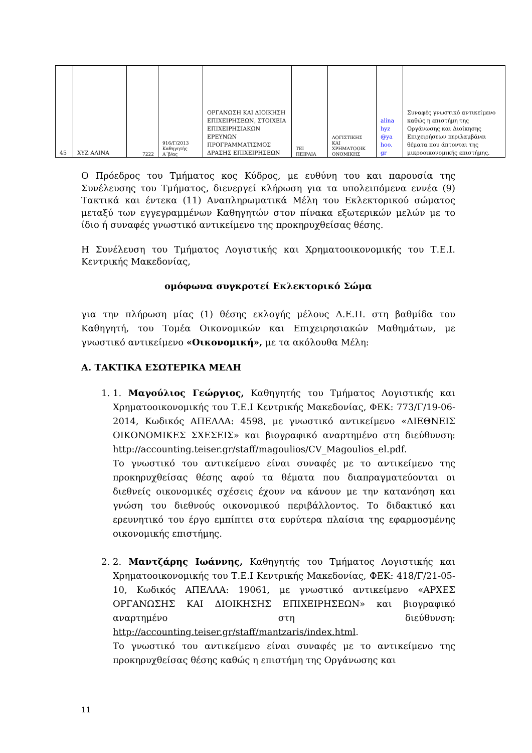| 45 | XYZ ΑΛΙΝΑ | 7222 | 916/Γ/2013 Καθηγητής Α΄β/ας | ΟΡΓΑΝΩΣΗ ΚΑΙ ΔΙΟΙΚΗΣΗ ΕΠΙΧΕΙΡΗΣΕΩΝ, ΣΤΟΙΧΕΙΑ ΕΠΙΧΕΙΡΗΣΙΑΚΩΝ ΕΡΕΥΝΩΝ ΠΡΟΓΡΑΜΜΑΤΙΣΜΟΣ ΔΡΑΣΗΣ ΕΠΙΧΕΙΡΗΣΕΩΝ | ΤΕΙ ΠΕΙΡΑΙΑ | ΛΟΓΙΣΤΙΚΗΣ ΚΑΙ ΧΡΗΜΑΤΟΟΙΚ ΟΝΟΜΙΚΗΣ | alina hyz @ya hoo. gr | Συναφές γνωστικό αντικείμενο καθώς η επιστήμη της Οργάνωσης και Διοίκησης Επιχειρήσεων περιλαμβάνει θέματα που άπτονται της μικροοικονομικής επιστήμης. |
Ο Πρόεδρος του Τμήματος κος Κύδρος, με ευθύνη του και παρουσία της Συνέλευσης του Τμήματος, διενεργεί κλήρωση για τα υπολειπόμενα εννέα (9) Τακτικά και έντεκα (11) Αναπληρωματικά Μέλη του Εκλεκτορικού σώματος μεταξύ των εγγεγραμμένων Καθηγητών στον πίνακα εξωτερικών μελών με το ίδιο ή συναφές γνωστικό αντικείμενο της προκηρυχθείσας θέσης.
Η Συνέλευση του Τμήματος Λογιστικής και Χρηματοοικονομικής του Τ.Ε.Ι. Κεντρικής Μακεδονίας,
ομόφωνα συγκροτεί Εκλεκτορικό Σώμα
για την πλήρωση μίας (1) θέσης εκλογής μέλους Δ.Ε.Π. στη βαθμίδα του Καθηγητή, του Τομέα Οικονομικών και Επιχειρησιακών Μαθημάτων, με γνωστικό αντικείμενο «Οικονομική», με τα ακόλουθα Μέλη:
Α. ΤΑΚΤΙΚΑ ΕΣΩΤΕΡΙΚΑ ΜΕΛΗ
1. 1. Μαγούλιος Γεώργιος, Καθηγητής του Τμήματος Λογιστικής και Χρηματοοικονομικής του Τ.Ε.Ι Κεντρικής Μακεδονίας, ΦΕΚ: 773/Γ/19-06-2014, Κωδικός ΑΠΕΛΛΑ: 4598, με γνωστικό αντικείμενο «ΔΙΕΘΝΕΙΣ ΟΙΚΟΝΟΜΙΚΕΣ ΣΧΕΣΕΙΣ» και βιογραφικό αναρτημένο στη διεύθυνση: http://accounting.teiser.gr/staff/magoulios/CV_Magoulios_el.pdf.
Το γνωστικό του αντικείμενο είναι συναφές με το αντικείμενο της προκηρυχθείσας θέσης αφού τα θέματα που διαπραγματεύονται οι διεθνείς οικονομικές σχέσεις έχουν να κάνουν με την κατανόηση και γνώση του διεθνούς οικονομικού περιβάλλοντος. Το διδακτικό και ερευνητικό του έργο εμπίπτει στα ευρύτερα πλαίσια της εφαρμοσμένης οικονομικής επιστήμης.
2. 2. Μαντζάρης Ιωάννης, Καθηγητής του Τμήματος Λογιστικής και Χρηματοοικονομικής του Τ.Ε.Ι Κεντρικής Μακεδονίας, ΦΕΚ: 418/Γ/21-05-10, Κωδικός ΑΠΕΛΛΑ: 19061, με γνωστικό αντικείμενο «ΑΡΧΕΣ ΟΡΓΑΝΩΣΗΣ ΚΑΙ ΔΙΟΙΚΗΣΗΣ ΕΠΙΧΕΙΡΗΣΕΩΝ» και βιογραφικό αναρτημένο στη διεύθυνση: http://accounting.teiser.gr/staff/mantzaris/index.html.
Το γνωστικό του αντικείμενο είναι συναφές με το αντικείμενο της προκηρυχθείσας θέσης καθώς η επιστήμη της Οργάνωσης και
11